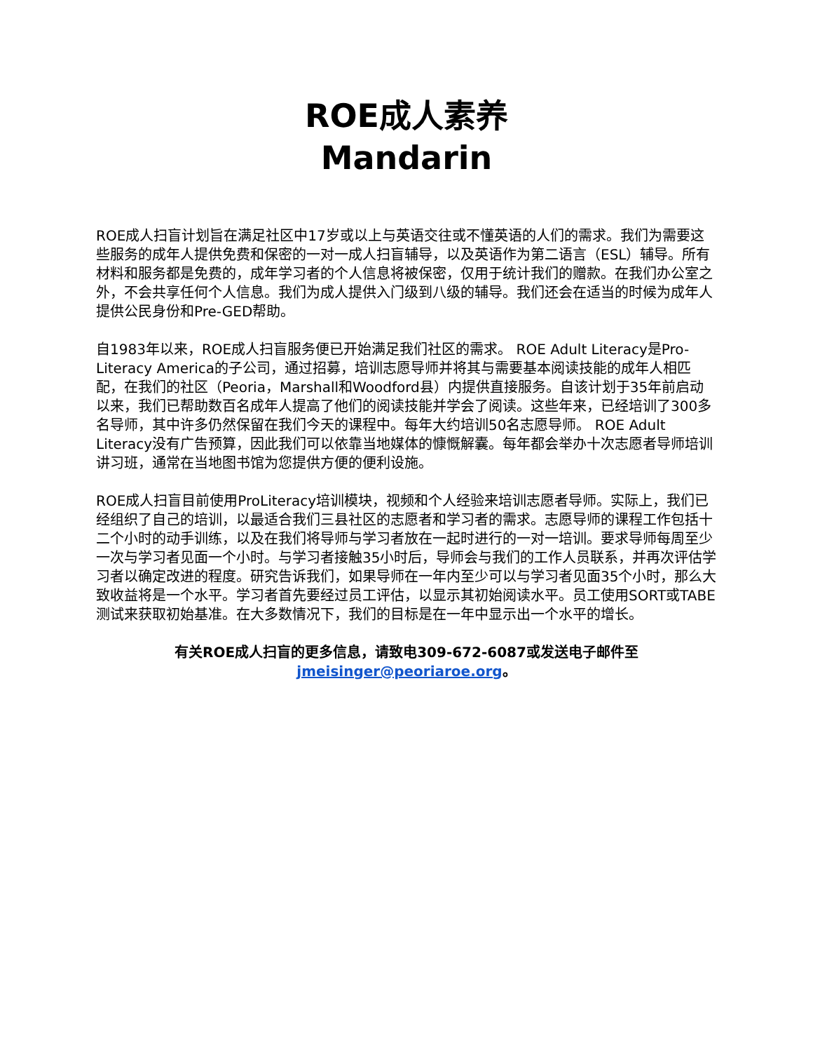ROE成人素养
Mandarin
ROE成人扫盲计划旨在满足社区中17岁或以上与英语交往或不懂英语的人们的需求。我们为需要这些服务的成年人提供免费和保密的一对一成人扫盲辅导，以及英语作为第二语言（ESL）辅导。所有材料和服务都是免费的，成年学习者的个人信息将被保密，仅用于统计我们的赠款。在我们办公室之外，不会共享任何个人信息。我们为成人提供入门级到八级的辅导。我们还会在适当的时候为成年人提供公民身份和Pre-GED帮助。
自1983年以来，ROE成人扫盲服务便已开始满足我们社区的需求。 ROE Adult Literacy是Pro-Literacy America的子公司，通过招募，培训志愿导师并将其与需要基本阅读技能的成年人相匹配，在我们的社区（Peoria，Marshall和Woodford县）内提供直接服务。自该计划于35年前启动以来，我们已帮助数百名成年人提高了他们的阅读技能并学会了阅读。这些年来，已经培训了300多名导师，其中许多仍然保留在我们今天的课程中。每年大约培训50名志愿导师。 ROE Adult Literacy没有广告预算，因此我们可以依靠当地媒体的慷慨解囊。每年都会举办十次志愿者导师培训讲习班，通常在当地图书馆为您提供方便的便利设施。
ROE成人扫盲目前使用ProLiteracy培训模块，视频和个人经验来培训志愿者导师。实际上，我们已经组织了自己的培训，以最适合我们三县社区的志愿者和学习者的需求。志愿导师的课程工作包括十二个小时的动手训练，以及在我们将导师与学习者放在一起时进行的一对一培训。要求导师每周至少一次与学习者见面一个小时。与学习者接触35小时后，导师会与我们的工作人员联系，并再次评估学习者以确定改进的程度。研究告诉我们，如果导师在一年内至少可以与学习者见面35个小时，那么大致收益将是一个水平。学习者首先要经过员工评估，以显示其初始阅读水平。员工使用SORT或TABE测试来获取初始基准。在大多数情况下，我们的目标是在一年中显示出一个水平的增长。
有关ROE成人扫盲的更多信息，请致电309-672-6087或发送电子邮件至
jmeisinger@peoriaroe.org。